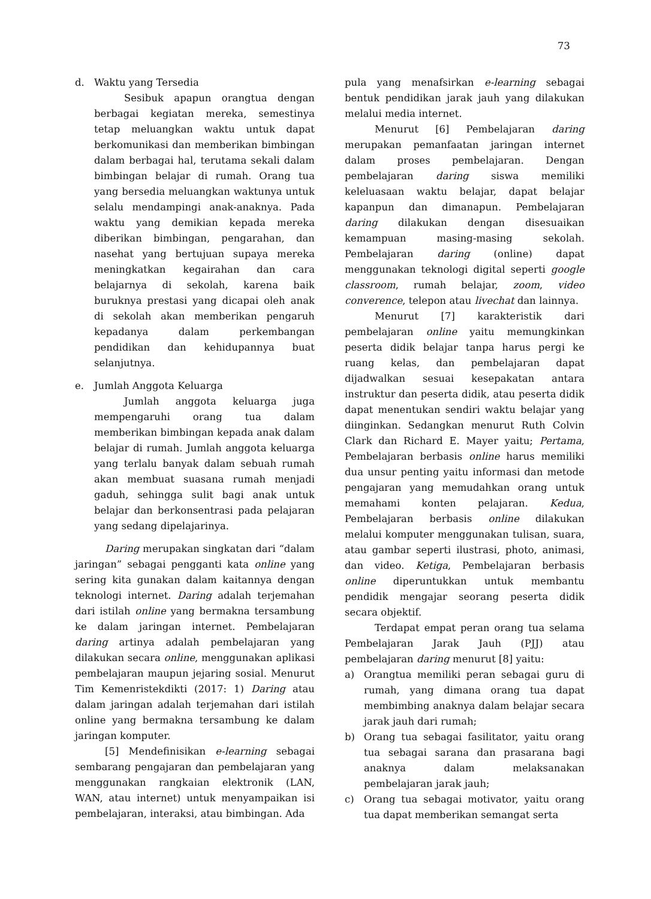73
d. Waktu yang Tersedia
Sesibuk apapun orangtua dengan berbagai kegiatan mereka, semestinya tetap meluangkan waktu untuk dapat berkomunikasi dan memberikan bimbingan dalam berbagai hal, terutama sekali dalam bimbingan belajar di rumah. Orang tua yang bersedia meluangkan waktunya untuk selalu mendampingi anak-anaknya. Pada waktu yang demikian kepada mereka diberikan bimbingan, pengarahan, dan nasehat yang bertujuan supaya mereka meningkatkan kegairahan dan cara belajarnya di sekolah, karena baik buruknya prestasi yang dicapai oleh anak di sekolah akan memberikan pengaruh kepadanya dalam perkembangan pendidikan dan kehidupannya buat selanjutnya.
e. Jumlah Anggota Keluarga
Jumlah anggota keluarga juga mempengaruhi orang tua dalam memberikan bimbingan kepada anak dalam belajar di rumah. Jumlah anggota keluarga yang terlalu banyak dalam sebuah rumah akan membuat suasana rumah menjadi gaduh, sehingga sulit bagi anak untuk belajar dan berkonsentrasi pada pelajaran yang sedang dipelajarinya.
Daring merupakan singkatan dari “dalam jaringan” sebagai pengganti kata online yang sering kita gunakan dalam kaitannya dengan teknologi internet. Daring adalah terjemahan dari istilah online yang bermakna tersambung ke dalam jaringan internet. Pembelajaran daring artinya adalah pembelajaran yang dilakukan secara online, menggunakan aplikasi pembelajaran maupun jejaring sosial. Menurut Tim Kemenristekdikti (2017: 1) Daring atau dalam jaringan adalah terjemahan dari istilah online yang bermakna tersambung ke dalam jaringan komputer.
[5] Mendefinisikan e-learning sebagai sembarang pengajaran dan pembelajaran yang menggunakan rangkaian elektronik (LAN, WAN, atau internet) untuk menyampaikan isi pembelajaran, interaksi, atau bimbingan. Ada
pula yang menafsirkan e-learning sebagai bentuk pendidikan jarak jauh yang dilakukan melalui media internet.
Menurut [6] Pembelajaran daring merupakan pemanfaatan jaringan internet dalam proses pembelajaran. Dengan pembelajaran daring siswa memiliki keleluasaan waktu belajar, dapat belajar kapanpun dan dimanapun. Pembelajaran daring dilakukan dengan disesuaikan kemampuan masing-masing sekolah. Pembelajaran daring (online) dapat menggunakan teknologi digital seperti google classroom, rumah belajar, zoom, video converence, telepon atau livechat dan lainnya.
Menurut [7] karakteristik dari pembelajaran online yaitu memungkinkan peserta didik belajar tanpa harus pergi ke ruang kelas, dan pembelajaran dapat dijadwalkan sesuai kesepakatan antara instruktur dan peserta didik, atau peserta didik dapat menentukan sendiri waktu belajar yang diinginkan. Sedangkan menurut Ruth Colvin Clark dan Richard E. Mayer yaitu; Pertama, Pembelajaran berbasis online harus memiliki dua unsur penting yaitu informasi dan metode pengajaran yang memudahkan orang untuk memahami konten pelajaran. Kedua, Pembelajaran berbasis online dilakukan melalui komputer menggunakan tulisan, suara, atau gambar seperti ilustrasi, photo, animasi, dan video. Ketiga, Pembelajaran berbasis online diperuntukkan untuk membantu pendidik mengajar seorang peserta didik secara objektif.
Terdapat empat peran orang tua selama Pembelajaran Jarak Jauh (PJJ) atau pembelajaran daring menurut [8] yaitu:
a) Orangtua memiliki peran sebagai guru di rumah, yang dimana orang tua dapat membimbing anaknya dalam belajar secara jarak jauh dari rumah;
b) Orang tua sebagai fasilitator, yaitu orang tua sebagai sarana dan prasarana bagi anaknya dalam melaksanakan pembelajaran jarak jauh;
c) Orang tua sebagai motivator, yaitu orang tua dapat memberikan semangat serta